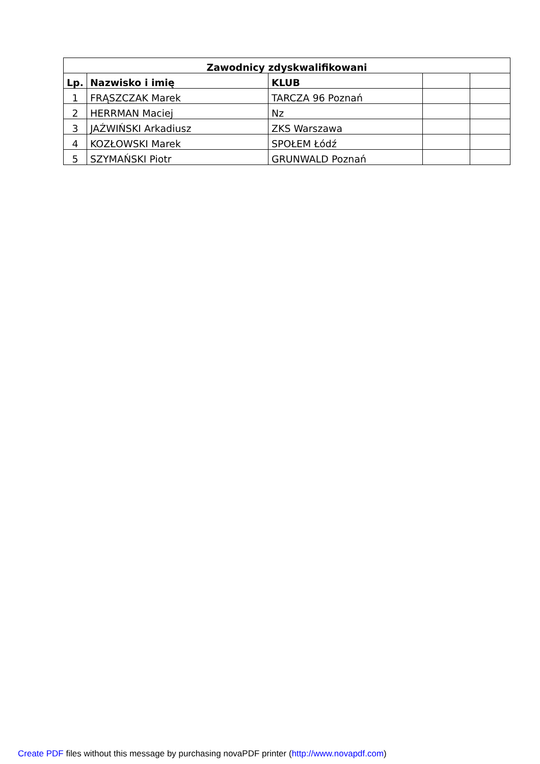| Zawodnicy zdyskwalifikowani | | | | |
| --- | --- | --- | --- | --- |
| Lp. | Nazwisko i imię | KLUB | | |
| 1 | FRĄSZCZAK Marek | TARCZA 96 Poznań | | |
| 2 | HERRMAN Maciej | Nz | | |
| 3 | JAŹWIŃSKI Arkadiusz | ZKS Warszawa | | |
| 4 | KOZŁOWSKI Marek | SPOŁEM Łódź | | |
| 5 | SZYMAŃSKI Piotr | GRUNWALD Poznań | | |
Create PDF files without this message by purchasing novaPDF printer (http://www.novapdf.com)